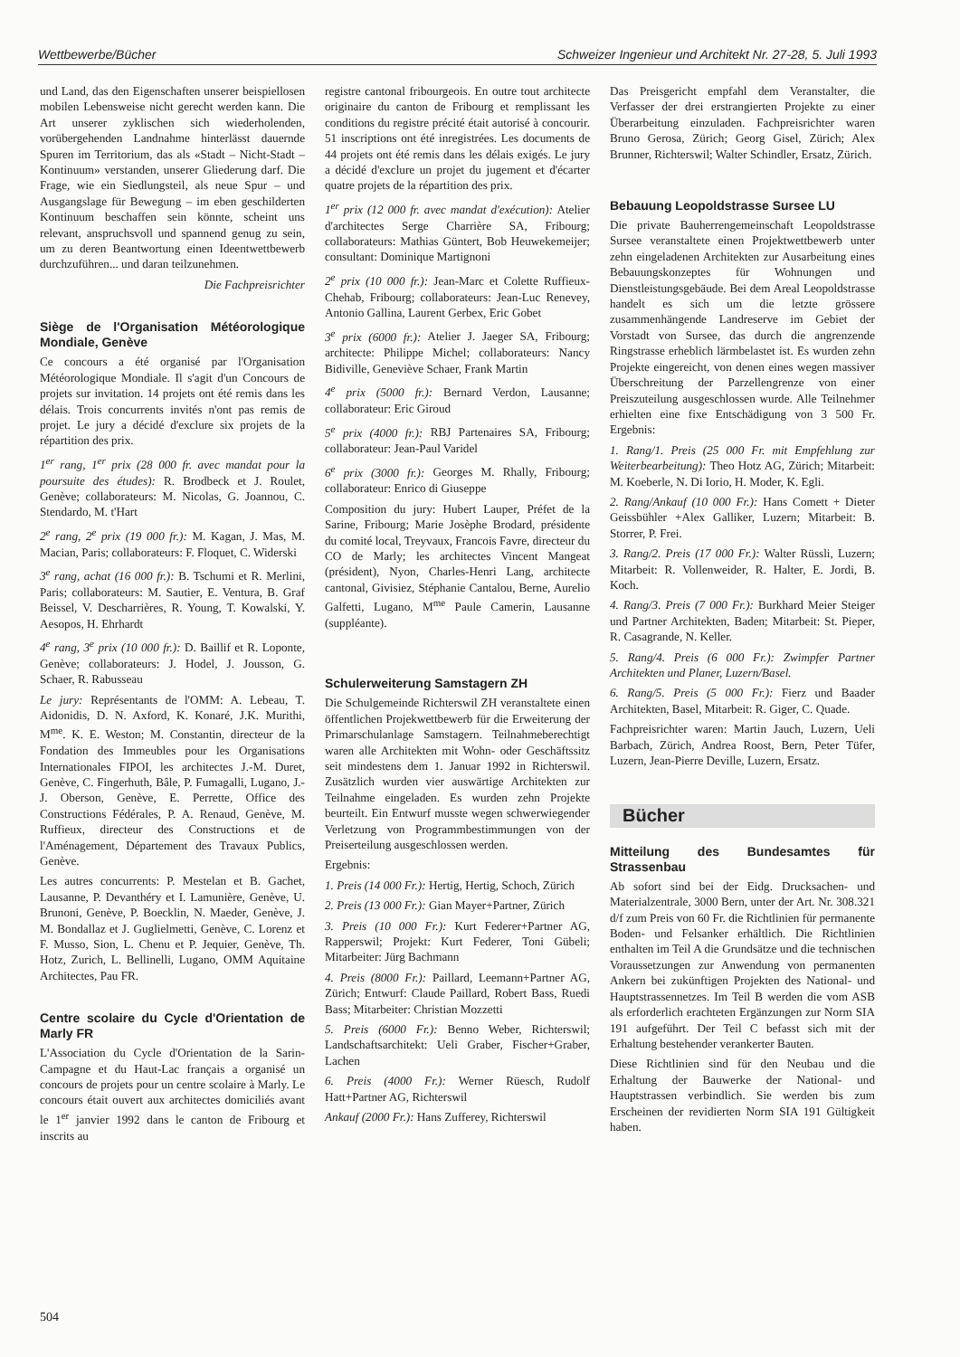Wettbewerbe/Bücher Schweizer Ingenieur und Architekt Nr. 27-28, 5. Juli 1993
und Land, das den Eigenschaften unserer beispiellosen mobilen Lebensweise nicht gerecht werden kann. Die Art unserer zyklischen sich wiederholenden, vorübergehenden Landnahme hinterlässt dauernde Spuren im Territorium, das als «Stadt – Nicht-Stadt – Kontinuum» verstanden, unserer Gliederung darf. Die Frage, wie ein Siedlungsteil, als neue Spur – und Ausgangslage für Bewegung – im eben geschilderten Kontinuum beschaffen sein könnte, scheint uns relevant, anspruchsvoll und spannend genug zu sein, um zu deren Beantwortung einen Ideentwettbewerb durchzuführen... und daran teilzunehmen.
Die Fachpreisrichter
Siège de l'Organisation Météorologique Mondiale, Genève
Ce concours a été organisé par l'Organisation Météorologique Mondiale. Il s'agit d'un Concours de projets sur invitation. 14 projets ont été remis dans les délais. Trois concurrents invités n'ont pas remis de projet. Le jury a décidé d'exclure six projets de la répartition des prix.
1<sup>er</sup> rang, 1<sup>er</sup> prix (28 000 fr. avec mandat pour la poursuite des études): R. Brodbeck et J. Roulet, Genève; collaborateurs: M. Nicolas, G. Joannou, C. Stendardo, M. t'Hart
2<sup>e</sup> rang, 2<sup>e</sup> prix (19 000 fr.): M. Kagan, J. Mas, M. Macian, Paris; collaborateurs: F. Floquet, C. Widerski
3<sup>e</sup> rang, achat (16 000 fr.): B. Tschumi et R. Merlini, Paris; collaborateurs: M. Sautier, E. Ventura, B. Graf Beissel, V. Descharrières, R. Young, T. Kowalski, Y. Aesopos, H. Ehrhardt
4<sup>e</sup> rang, 3<sup>e</sup> prix (10 000 fr.): D. Baillif et R. Loponte, Genève; collaborateurs: J. Hodel, J. Jousson, G. Schaer, R. Rabusseau
Le jury: Représentants de l'OMM: A. Lebeau, T. Aidonidis, D. N. Axford, K. Konaré, J.K. Murithi, M<sup>me</sup>. K. E. Weston; M. Constantin, directeur de la Fondation des Immeubles pour les Organisations Internationales FIPOI, les architectes J.-M. Duret, Genève, C. Fingerhuth, Bâle, P. Fumagalli, Lugano, J.-J. Oberson, Genève, E. Perrette, Office des Constructions Fédérales, P. A. Renaud, Genève, M. Ruffieux, directeur des Constructions et de l'Aménagement, Département des Travaux Publics, Genève.
Les autres concurrents: P. Mestelan et B. Gachet, Lausanne, P. Devanthéry et I. Lamunière, Genève, U. Brunoni, Genève, P. Boecklin, N. Maeder, Genève, J. M. Bondallaz et J. Guglielmetti, Genève, C. Lorenz et F. Musso, Sion, L. Chenu et P. Jequier, Genève, Th. Hotz, Zurich, L. Bellinelli, Lugano, OMM Aquitaine Architectes, Pau FR.
Centre scolaire du Cycle d'Orientation de Marly FR
L'Association du Cycle d'Orientation de la Sarin-Campagne et du Haut-Lac français a organisé un concours de projets pour un centre scolaire à Marly. Le concours était ouvert aux architectes domiciliés avant le 1<sup>er</sup> janvier 1992 dans le canton de Fribourg et inscrits au
registre cantonal fribourgeois. En outre tout architecte originaire du canton de Fribourg et remplissant les conditions du registre précité était autorisé à concourir. 51 inscriptions ont été inregistrées. Les documents de 44 projets ont été remis dans les délais exigés. Le jury a décidé d'exclure un projet du jugement et d'écarter quatre projets de la répartition des prix.
1<sup>er</sup> prix (12 000 fr. avec mandat d'exécution): Atelier d'architectes Serge Charrière SA, Fribourg; collaborateurs: Mathias Güntert, Bob Heuwekemeijer; consultant: Dominique Martignoni
2<sup>e</sup> prix (10 000 fr.): Jean-Marc et Colette Ruffieux-Chehab, Fribourg; collaborateurs: Jean-Luc Renevey, Antonio Gallina, Laurent Gerbex, Eric Gobet
3<sup>e</sup> prix (6000 fr.): Atelier J. Jaeger SA, Fribourg; architecte: Philippe Michel; collaborateurs: Nancy Bidiville, Geneviève Schaer, Frank Martin
4<sup>e</sup> prix (5000 fr.): Bernard Verdon, Lausanne; collaborateur: Eric Giroud
5<sup>e</sup> prix (4000 fr.): RBJ Partenaires SA, Fribourg; collaborateur: Jean-Paul Varidel
6<sup>e</sup> prix (3000 fr.): Georges M. Rhally, Fribourg; collaborateur: Enrico di Giuseppe
Composition du jury: Hubert Lauper, Préfet de la Sarine, Fribourg; Marie Josèphe Brodard, présidente du comité local, Treyvaux, Francois Favre, directeur du CO de Marly; les architectes Vincent Mangeat (président), Nyon, Charles-Henri Lang, architecte cantonal, Givisiez, Stéphanie Cantalou, Berne, Aurelio Galfetti, Lugano, M<sup>me</sup> Paule Camerin, Lausanne (suppléante).
Schulerweiterung Samstagern ZH
Die Schulgemeinde Richterswil ZH veranstaltete einen öffentlichen Projekwettbewerb für die Erweiterung der Primarschulanlage Samstagern. Teilnahmeberechtigt waren alle Architekten mit Wohn- oder Geschäftssitz seit mindestens dem 1. Januar 1992 in Richterswil. Zusätzlich wurden vier auswärtige Architekten zur Teilnahme eingeladen. Es wurden zehn Projekte beurteilt. Ein Entwurf musste wegen schwerwiegender Verletzung von Programmbestimmungen von der Preiserteilung ausgeschlossen werden.
Ergebnis:
1. Preis (14 000 Fr.): Hertig, Hertig, Schoch, Zürich
2. Preis (13 000 Fr.): Gian Mayer+Partner, Zürich
3. Preis (10 000 Fr.): Kurt Federer+Partner AG, Rapperswil; Projekt: Kurt Federer, Toni Gübeli; Mitarbeiter: Jürg Bachmann
4. Preis (8000 Fr.): Paillard, Leemann+Partner AG, Zürich; Entwurf: Claude Paillard, Robert Bass, Ruedi Bass; Mitarbeiter: Christian Mozzetti
5. Preis (6000 Fr.): Benno Weber, Richterswil; Landschaftsarchitekt: Ueli Graber, Fischer+Graber, Lachen
6. Preis (4000 Fr.): Werner Rüesch, Rudolf Hatt+Partner AG, Richterswil
Ankauf (2000 Fr.): Hans Zufferey, Richterswil
Das Preisgericht empfahl dem Veranstalter, die Verfasser der drei erstrangierten Projekte zu einer Überarbeitung einzuladen. Fachpreisrichter waren Bruno Gerosa, Zürich; Georg Gisel, Zürich; Alex Brunner, Richterswil; Walter Schindler, Ersatz, Zürich.
Bebauung Leopoldstrasse Sursee LU
Die private Bauherrengemeinschaft Leopoldstrasse Sursee veranstaltete einen Projektwettbewerb unter zehn eingeladenen Architekten zur Ausarbeitung eines Bebauungskonzeptes für Wohnungen und Dienstleistungsgebäude. Bei dem Areal Leopoldstrasse handelt es sich um die letzte grössere zusammenhängende Landreserve im Gebiet der Vorstadt von Sursee, das durch die angrenzende Ringstrasse erheblich lärmbelastet ist. Es wurden zehn Projekte eingereicht, von denen eines wegen massiver Überschreitung der Parzellengrenze von einer Preiszuteilung ausgeschlossen wurde. Alle Teilnehmer erhielten eine fixe Entschädigung von 3 500 Fr. Ergebnis:
1. Rang/1. Preis (25 000 Fr. mit Empfehlung zur Weiterbearbeitung): Theo Hotz AG, Zürich; Mitarbeit: M. Koeberle, N. Di Iorio, H. Moder, K. Egli.
2. Rang/Ankauf (10 000 Fr.): Hans Comett + Dieter Geissbühler +Alex Galliker, Luzern; Mitarbeit: B. Storrer, P. Frei.
3. Rang/2. Preis (17 000 Fr.): Walter Rüssli, Luzern; Mitarbeit: R. Vollenweider, R. Halter, E. Jordi, B. Koch.
4. Rang/3. Preis (7 000 Fr.): Burkhard Meier Steiger und Partner Architekten, Baden; Mitarbeit: St. Pieper, R. Casagrande, N. Keller.
5. Rang/4. Preis (6 000 Fr.): Zwimpfer Partner Architekten und Planer, Luzern/Basel.
6. Rang/5. Preis (5 000 Fr.): Fierz und Baader Architekten, Basel, Mitarbeit: R. Giger, C. Quade.
Fachpreisrichter waren: Martin Jauch, Luzern, Ueli Barbach, Zürich, Andrea Roost, Bern, Peter Tüfer, Luzern, Jean-Pierre Deville, Luzern, Ersatz.
Bücher
Mitteilung des Bundesamtes für Strassenbau
Ab sofort sind bei der Eidg. Drucksachen- und Materialzentrale, 3000 Bern, unter der Art. Nr. 308.321 d/f zum Preis von 60 Fr. die Richtlinien für permanente Boden- und Felsanker erhältlich. Die Richtlinien enthalten im Teil A die Grundsätze und die technischen Voraussetzungen zur Anwendung von permanenten Ankern bei zukünftigen Projekten des National- und Hauptstrassennetzes. Im Teil B werden die vom ASB als erforderlich erachteten Ergänzungen zur Norm SIA 191 aufgeführt. Der Teil C befasst sich mit der Erhaltung bestehender verankerter Bauten.
Diese Richtlinien sind für den Neubau und die Erhaltung der Bauwerke der National- und Hauptstrassen verbindlich. Sie werden bis zum Erscheinen der revidierten Norm SIA 191 Gültigkeit haben.
504